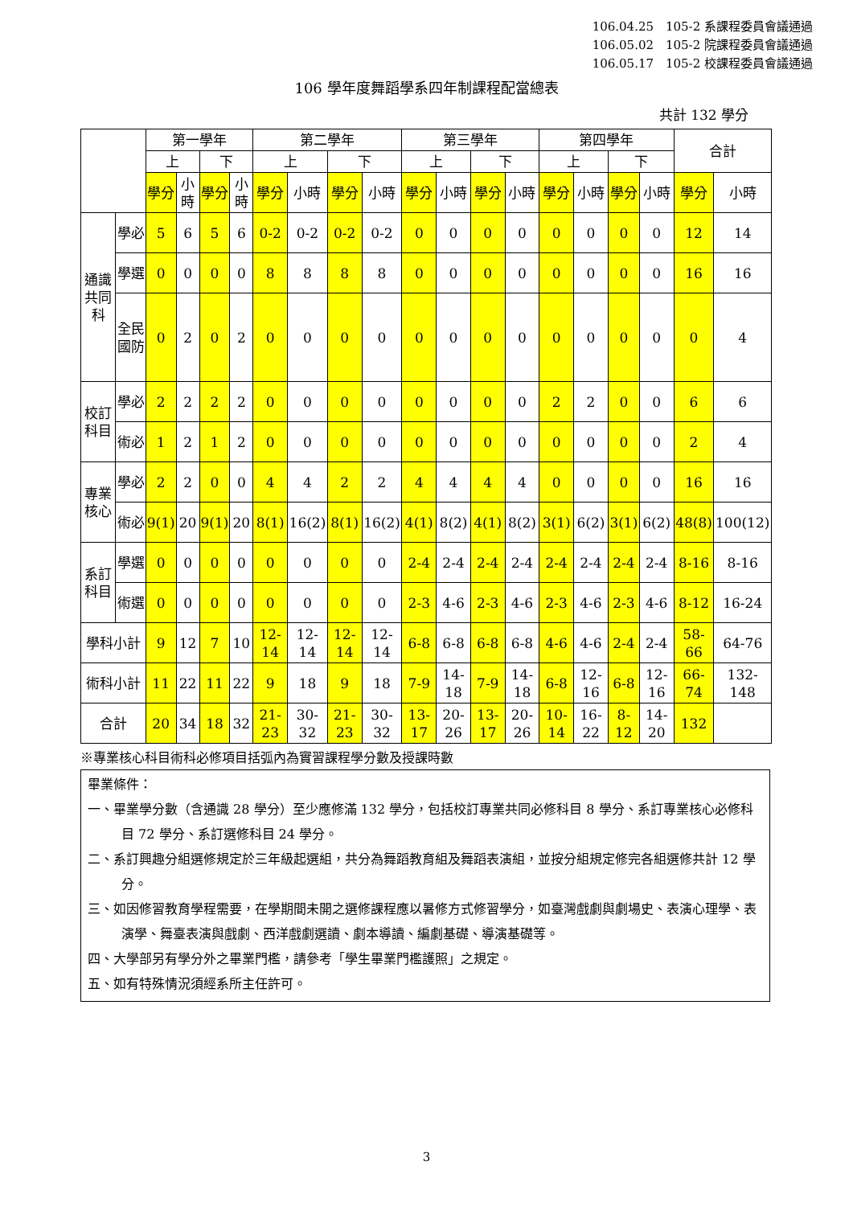106.04.25　105-2 系課程委員會議通過
106.05.02　105-2 院課程委員會議通過
106.05.17　105-2 校課程委員會議通過
106 學年度舞蹈學系四年制課程配當總表
共計 132 學分
| | | 第一學年 | | | | 第二學年 | | | | 第三學年 | | | | 第四學年 | | | | 合計 | |
| --- | --- | --- | --- | --- | --- | --- | --- | --- | --- | --- | --- | --- | --- | --- | --- | --- | --- | --- | --- |
| | | 上 | | 下 | | 上 | | 下 | | 上 | | 下 | | 上 | | 下 | | | |
| | | 學分 | 小時 | 學分 | 小時 | 學分 | 小時 | 學分 | 小時 | 學分 | 小時 | 學分 | 小時 | 學分 | 小時 | 學分 | 小時 | 學分 | 小時 |
| 通識共同科 | 學必 | 5 | 6 | 5 | 6 | 0-2 | 0-2 | 0-2 | 0-2 | 0 | 0 | 0 | 0 | 0 | 0 | 0 | 0 | 12 | 14 |
| | 學選 | 0 | 0 | 0 | 0 | 8 | 8 | 8 | 8 | 0 | 0 | 0 | 0 | 0 | 0 | 0 | 0 | 16 | 16 |
| | 全民國防 | 0 | 2 | 0 | 2 | 0 | 0 | 0 | 0 | 0 | 0 | 0 | 0 | 0 | 0 | 0 | 0 | 0 | 4 |
| 校訂科目 | 學必 | 2 | 2 | 2 | 2 | 0 | 0 | 0 | 0 | 0 | 0 | 0 | 0 | 2 | 2 | 0 | 0 | 6 | 6 |
| | 術必 | 1 | 2 | 1 | 2 | 0 | 0 | 0 | 0 | 0 | 0 | 0 | 0 | 0 | 0 | 0 | 0 | 2 | 4 |
| 專業核心 | 學必 | 2 | 2 | 0 | 0 | 4 | 4 | 2 | 2 | 4 | 4 | 4 | 4 | 0 | 0 | 0 | 0 | 16 | 16 |
| | 術必 | 9(1) | 20 | 9(1) | 20 | 8(1) | 16(2) | 8(1) | 16(2) | 4(1) | 8(2) | 4(1) | 8(2) | 3(1) | 6(2) | 3(1) | 6(2) | 48(8) | 100(12) |
| 系訂科目 | 學選 | 0 | 0 | 0 | 0 | 0 | 0 | 0 | 0 | 2-4 | 2-4 | 2-4 | 2-4 | 2-4 | 2-4 | 2-4 | 2-4 | 8-16 | 8-16 |
| | 術選 | 0 | 0 | 0 | 0 | 0 | 0 | 0 | 0 | 2-3 | 4-6 | 2-3 | 4-6 | 2-3 | 4-6 | 2-3 | 4-6 | 8-12 | 16-24 |
| 學科小計 | | 9 | 12 | 7 | 10 | 12-14 | 12-14 | 12-14 | 12-14 | 6-8 | 6-8 | 6-8 | 6-8 | 4-6 | 4-6 | 2-4 | 2-4 | 58-66 | 64-76 |
| 術科小計 | | 11 | 22 | 11 | 22 | 9 | 18 | 9 | 18 | 7-9 | 14-18 | 7-9 | 14-18 | 6-8 | 12-16 | 6-8 | 12-16 | 66-74 | 132-148 |
| 合計 | | 20 | 34 | 18 | 32 | 21-23 | 30-32 | 21-23 | 30-32 | 13-17 | 20-26 | 13-17 | 20-26 | 10-14 | 16-22 | 8-12 | 14-20 | 132 | |
※專業核心科目術科必修項目括弧內為實習課程學分數及授課時數
畢業條件：
一、畢業學分數（含通識 28 學分）至少應修滿 132 學分，包括校訂專業共同必修科目 8 學分、系訂專業核心必修科目 72 學分、系訂選修科目 24 學分。
二、系訂興趣分組選修規定於三年級起選組，共分為舞蹈教育組及舞蹈表演組，並按分組規定修完各組選修共計 12 學分。
三、如因修習教育學程需要，在學期間未開之選修課程應以暑修方式修習學分，如臺灣戲劇與劇場史、表演心理學、表演學、舞臺表演與戲劇、西洋戲劇選讀、劇本導讀、編劇基礎、導演基礎等。
四、大學部另有學分外之畢業門檻，請參考「學生畢業門檻護照」之規定。
五、如有特殊情況須經系所主任許可。
3